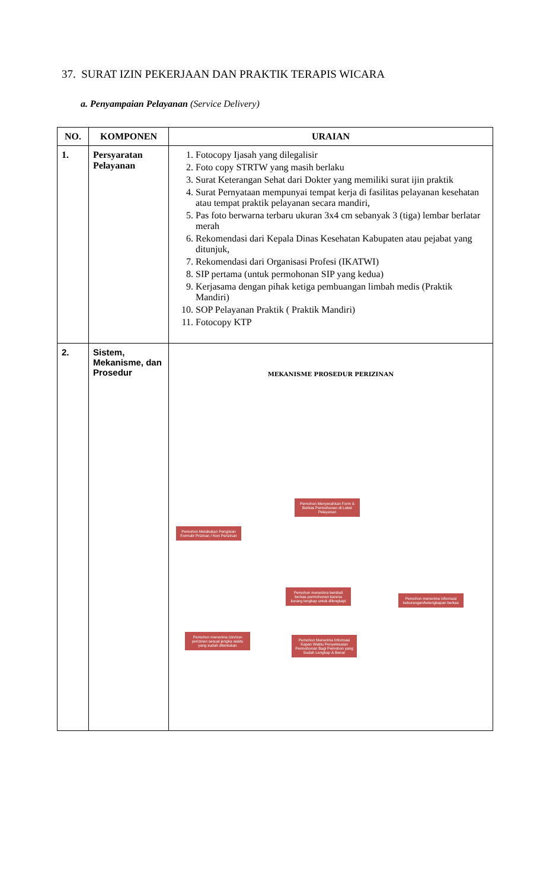37. SURAT IZIN PEKERJAAN DAN PRAKTIK TERAPIS WICARA
a. Penyampaian Pelayanan (Service Delivery)
| NO. | KOMPONEN | URAIAN |
| --- | --- | --- |
| 1. | Persyaratan Pelayanan | 1. Fotocopy Ijasah yang dilegalisir 2. Foto copy STRTW yang masih berlaku 3. Surat Keterangan Sehat dari Dokter yang memiliki surat ijin praktik 4. Surat Pernyataan mempunyai tempat kerja di fasilitas pelayanan kesehatan atau tempat praktik pelayanan secara mandiri, 5. Pas foto berwarna terbaru ukuran 3x4 cm sebanyak 3 (tiga) lembar berlatar merah 6. Rekomendasi dari Kepala Dinas Kesehatan Kabupaten atau pejabat yang ditunjuk, 7. Rekomendasi dari Organisasi Profesi (IKATWI) 8. SIP pertama (untuk permohonan SIP yang kedua) 9. Kerjasama dengan pihak ketiga pembuangan limbah medis (Praktik Mandiri) 10. SOP Pelayanan Praktik ( Praktik Mandiri) 11. Fotocopy KTP |
| 2. | Sistem, Mekanisme, dan Prosedur | MEKANISME PROSEDUR PERIZINAN Pemohon Menyerahkan Form & Berkas Permohonan di Loket Pelayanan Pemohon Melakukan Pengisian Formulir Prizinan / Non Perizinan Pemohon menerima kembali berkas permohonan karena kurang lengkap untuk dilengkapi Pemohon menerima informasi kekurangan/kelengkapan berkas Pemohon menerima Izin/non perizinan sesuai jengka waktu yang sudah ditentukan Pemohon Menerima Informasi Kapan Waktu Penyelesaian Permohonan Bagi Pemohon yang Sudah Lengkap & Benar |